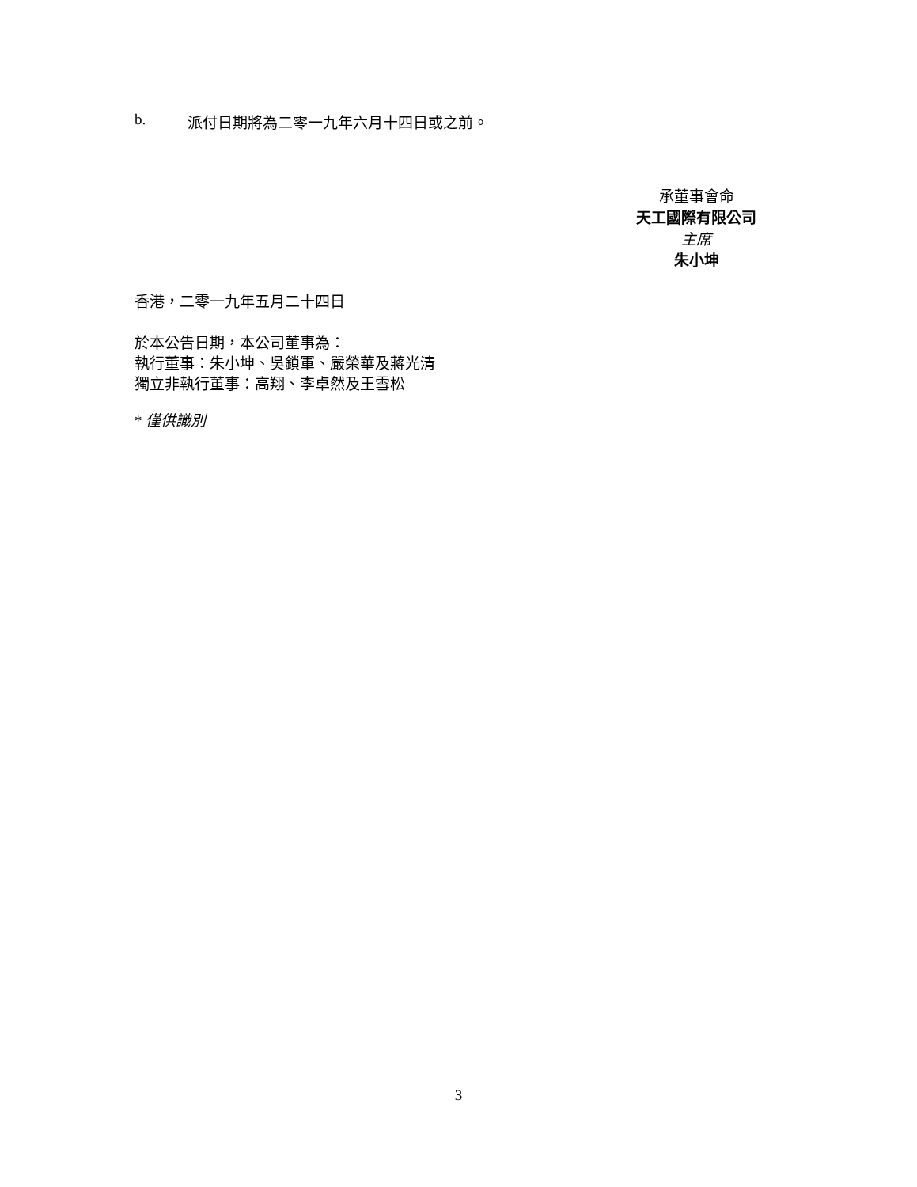b. 派付日期將為二零一九年六月十四日或之前。
承董事會命
天工國際有限公司
主席
朱小坤
香港，二零一九年五月二十四日
於本公告日期，本公司董事為：
執行董事：朱小坤、吳鎖軍、嚴榮華及蔣光清
獨立非執行董事：高翔、李卓然及王雪松
* 僅供識別
3